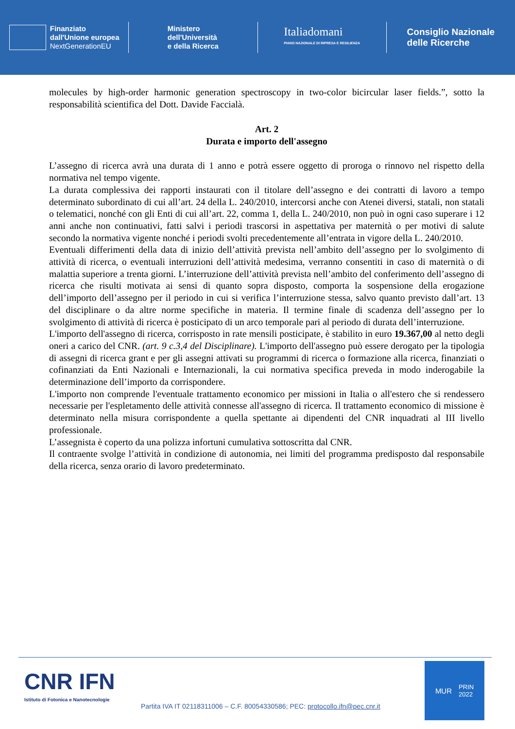Finanziato
dall'Unione europea
NextGenerationEU
Ministero
dell'Università
e della Ricerca
Italiadomani
PIANO NAZIONALE DI RIPRESA E RESILIENZA
Consiglio Nazionale
delle Ricerche
molecules by high-order harmonic generation spectroscopy in two-color bicircular laser fields.”, sotto la responsabilità scientifica del Dott. Davide Faccialà.
Art. 2
Durata e importo dell'assegno
L’assegno di ricerca avrà una durata di 1 anno e potrà essere oggetto di proroga o rinnovo nel rispetto della normativa nel tempo vigente.
La durata complessiva dei rapporti instaurati con il titolare dell’assegno e dei contratti di lavoro a tempo determinato subordinato di cui all’art. 24 della L. 240/2010, intercorsi anche con Atenei diversi, statali, non statali o telematici, nonché con gli Enti di cui all’art. 22, comma 1, della L. 240/2010, non può in ogni caso superare i 12 anni anche non continuativi, fatti salvi i periodi trascorsi in aspettativa per maternità o per motivi di salute secondo la normativa vigente nonché i periodi svolti precedentemente all’entrata in vigore della L. 240/2010.
Eventuali differimenti della data di inizio dell’attività prevista nell’ambito dell’assegno per lo svolgimento di attività di ricerca, o eventuali interruzioni dell’attività medesima, verranno consentiti in caso di maternità o di malattia superiore a trenta giorni. L’interruzione dell’attività prevista nell’ambito del conferimento dell’assegno di ricerca che risulti motivata ai sensi di quanto sopra disposto, comporta la sospensione della erogazione dell’importo dell’assegno per il periodo in cui si verifica l’interruzione stessa, salvo quanto previsto dall’art. 13 del disciplinare o da altre norme specifiche in materia. Il termine finale di scadenza dell’assegno per lo svolgimento di attività di ricerca è posticipato di un arco temporale pari al periodo di durata dell’interruzione.
L'importo dell'assegno di ricerca, corrisposto in rate mensili posticipate, è stabilito in euro 19.367,00 al netto degli oneri a carico del CNR. (art. 9 c.3,4 del Disciplinare). L'importo dell'assegno può essere derogato per la tipologia di assegni di ricerca grant e per gli assegni attivati su programmi di ricerca o formazione alla ricerca, finanziati o cofinanziati da Enti Nazionali e Internazionali, la cui normativa specifica preveda in modo inderogabile la determinazione dell’importo da corrispondere.
L'importo non comprende l'eventuale trattamento economico per missioni in Italia o all'estero che si rendessero necessarie per l'espletamento delle attività connesse all'assegno di ricerca. Il trattamento economico di missione è determinato nella misura corrispondente a quella spettante ai dipendenti del CNR inquadrati al III livello professionale.
L’assegnista è coperto da una polizza infortuni cumulativa sottoscritta dal CNR.
Il contraente svolge l’attività in condizione di autonomia, nei limiti del programma predisposto dal responsabile della ricerca, senza orario di lavoro predeterminato.
CNR IFN
Istituto di Fotonica e Nanotecnologie
Partita IVA IT 02118311006 – C.F. 80054330586; PEC: protocollo.ifn@pec.cnr.it
MUR PRIN
2022